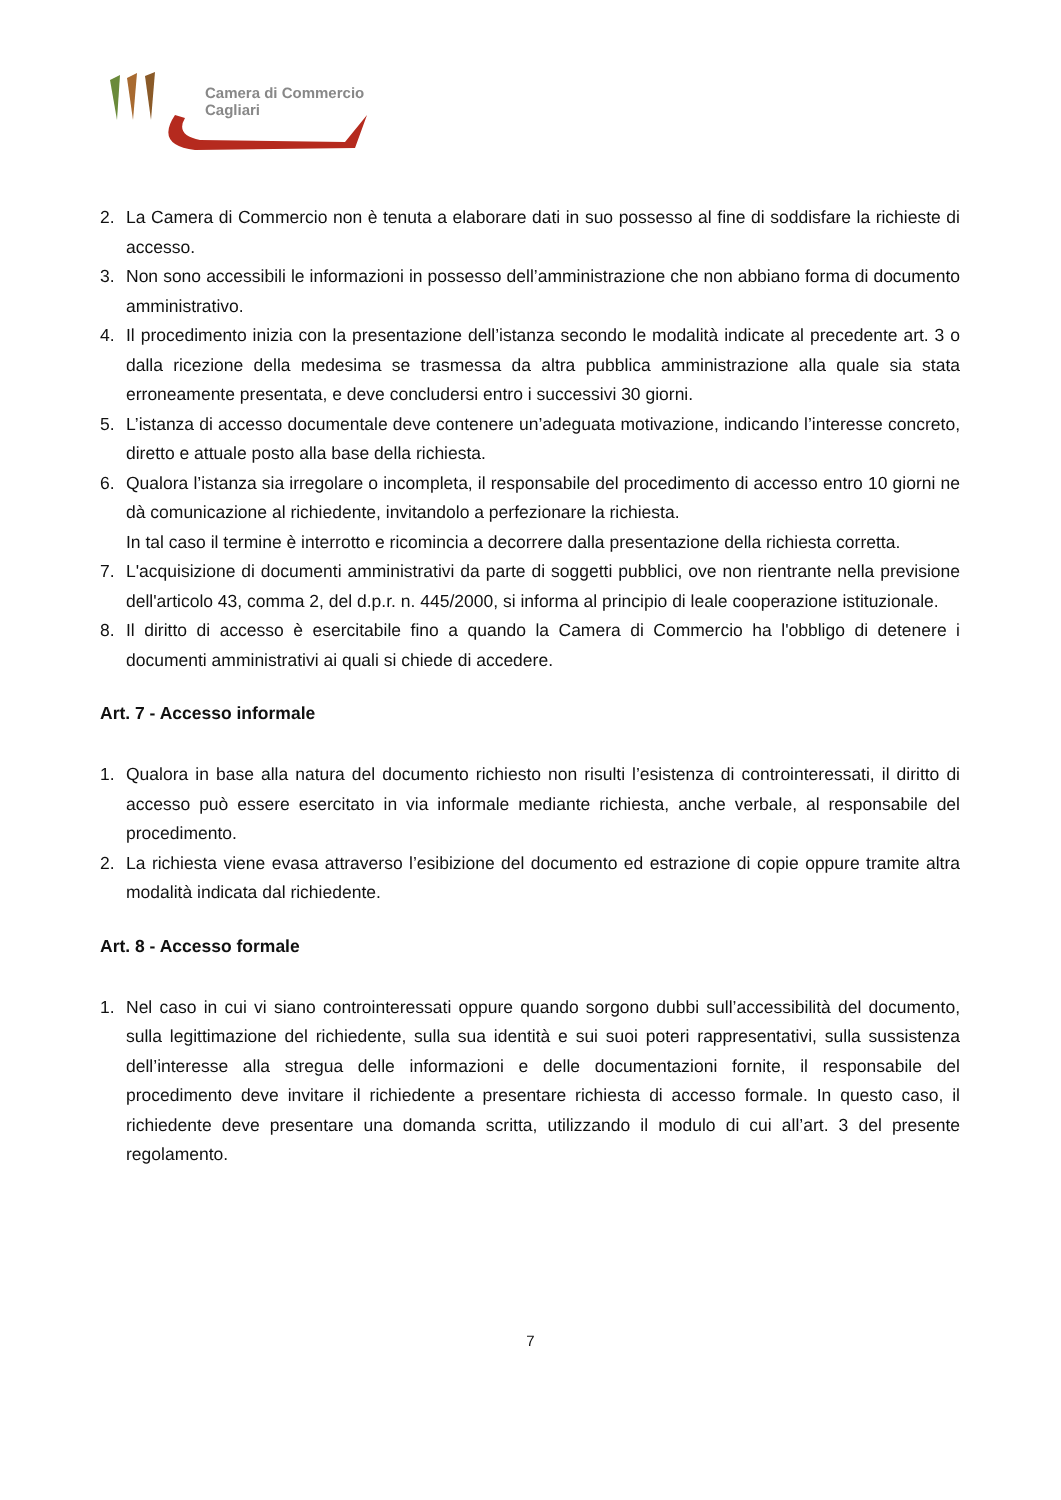Camera di Commercio
Cagliari
2. La Camera di Commercio non è tenuta a elaborare dati in suo possesso al fine di soddisfare la richieste di accesso.
3. Non sono accessibili le informazioni in possesso dell’amministrazione che non abbiano forma di documento amministrativo.
4. Il procedimento inizia con la presentazione dell’istanza secondo le modalità indicate al precedente art. 3 o dalla ricezione della medesima se trasmessa da altra pubblica amministrazione alla quale sia stata erroneamente presentata, e deve concludersi entro i successivi 30 giorni.
5. L’istanza di accesso documentale deve contenere un’adeguata motivazione, indicando l’interesse concreto, diretto e attuale posto alla base della richiesta.
6. Qualora l’istanza sia irregolare o incompleta, il responsabile del procedimento di accesso entro 10 giorni ne dà comunicazione al richiedente, invitandolo a perfezionare la richiesta.
In tal caso il termine è interrotto e ricomincia a decorrere dalla presentazione della richiesta corretta.
7. L'acquisizione di documenti amministrativi da parte di soggetti pubblici, ove non rientrante nella previsione dell'articolo 43, comma 2, del d.p.r. n. 445/2000, si informa al principio di leale cooperazione istituzionale.
8. Il diritto di accesso è esercitabile fino a quando la Camera di Commercio ha l'obbligo di detenere i documenti amministrativi ai quali si chiede di accedere.
Art. 7 - Accesso informale
1. Qualora in base alla natura del documento richiesto non risulti l’esistenza di controinteressati, il diritto di accesso può essere esercitato in via informale mediante richiesta, anche verbale, al responsabile del procedimento.
2. La richiesta viene evasa attraverso l’esibizione del documento ed estrazione di copie oppure tramite altra modalità indicata dal richiedente.
Art. 8 - Accesso formale
1. Nel caso in cui vi siano controinteressati oppure quando sorgono dubbi sull’accessibilità del documento, sulla legittimazione del richiedente, sulla sua identità e sui suoi poteri rappresentativi, sulla sussistenza dell’interesse alla stregua delle informazioni e delle documentazioni fornite, il responsabile del procedimento deve invitare il richiedente a presentare richiesta di accesso formale. In questo caso, il richiedente deve presentare una domanda scritta, utilizzando il modulo di cui all’art. 3 del presente regolamento.
7